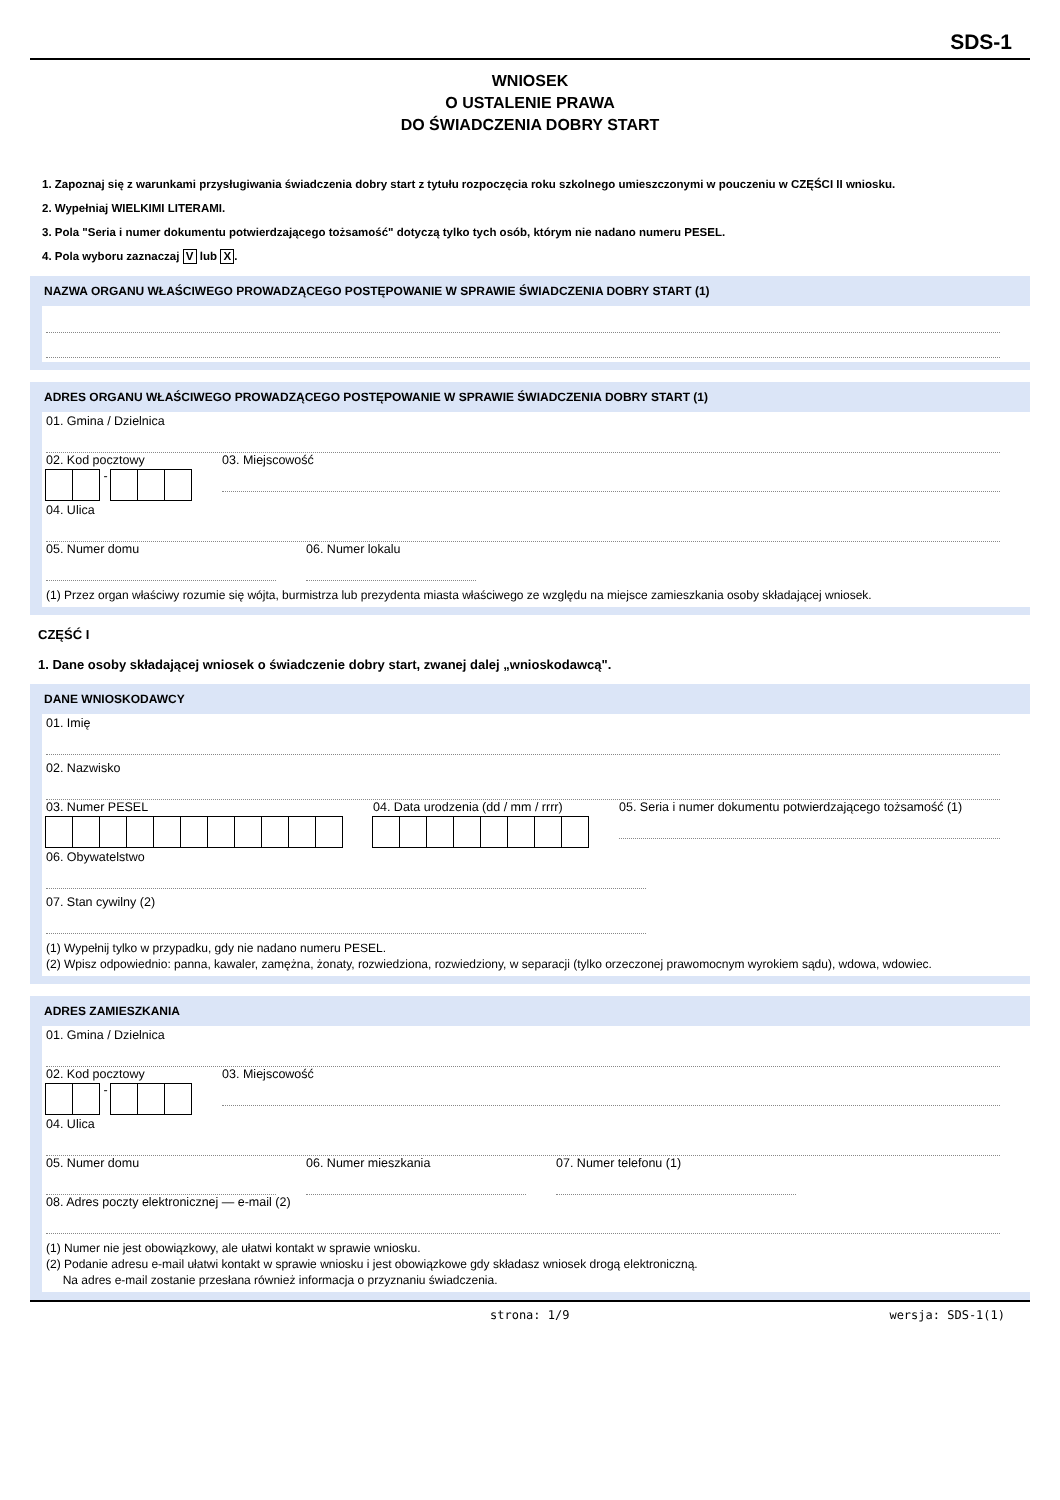SDS-1
WNIOSEK
O USTALENIE PRAWA
DO ŚWIADCZENIA DOBRY START
1. Zapoznaj się z warunkami przysługiwania świadczenia dobry start z tytułu rozpoczęcia roku szkolnego umieszczonymi w pouczeniu w CZĘŚCI II wniosku.
2. Wypełniaj WIELKIMI LITERAMI.
3. Pola "Seria i numer dokumentu potwierdzającego tożsamość" dotyczą tylko tych osób, którym nie nadano numeru PESEL.
4. Pola wyboru zaznaczaj V lub X.
NAZWA ORGANU WŁAŚCIWEGO PROWADZĄCEGO POSTĘPOWANIE W SPRAWIE ŚWIADCZENIA DOBRY START (1)
ADRES ORGANU WŁAŚCIWEGO PROWADZĄCEGO POSTĘPOWANIE W SPRAWIE ŚWIADCZENIA DOBRY START (1)
01. Gmina / Dzielnica
02. Kod pocztowy
-
03. Miejscowość
04. Ulica
05. Numer domu 06. Numer lokalu
(1) Przez organ właściwy rozumie się wójta, burmistrza lub prezydenta miasta właściwego ze względu na miejsce zamieszkania osoby składającej wniosek.
CZĘŚĆ I
1. Dane osoby składającej wniosek o świadczenie dobry start, zwanej dalej „wnioskodawcą".
DANE WNIOSKODAWCY
01. Imię
02. Nazwisko
03. Numer PESEL 04. Data urodzenia (dd / mm / rrrr)
05. Seria i numer dokumentu potwierdzającego tożsamość (1)
06. Obywatelstwo
07. Stan cywilny (2)
(1) Wypełnij tylko w przypadku, gdy nie nadano numeru PESEL.
(2) Wpisz odpowiednio: panna, kawaler, zamężna, żonaty, rozwiedziona, rozwiedziony, w separacji (tylko orzeczonej prawomocnym wyrokiem sądu), wdowa, wdowiec.
ADRES ZAMIESZKANIA
01. Gmina / Dzielnica
02. Kod pocztowy
-
03. Miejscowość
04. Ulica
05. Numer domu 06. Numer mieszkania 07. Numer telefonu (1)
08. Adres poczty elektronicznej — e-mail (2)
(1) Numer nie jest obowiązkowy, ale ułatwi kontakt w sprawie wniosku.
(2) Podanie adresu e-mail ułatwi kontakt w sprawie wniosku i jest obowiązkowe gdy składasz wniosek drogą elektroniczną.
Na adres e-mail zostanie przesłana również informacja o przyznaniu świadczenia.
strona: 1/9 wersja: SDS-1(1)